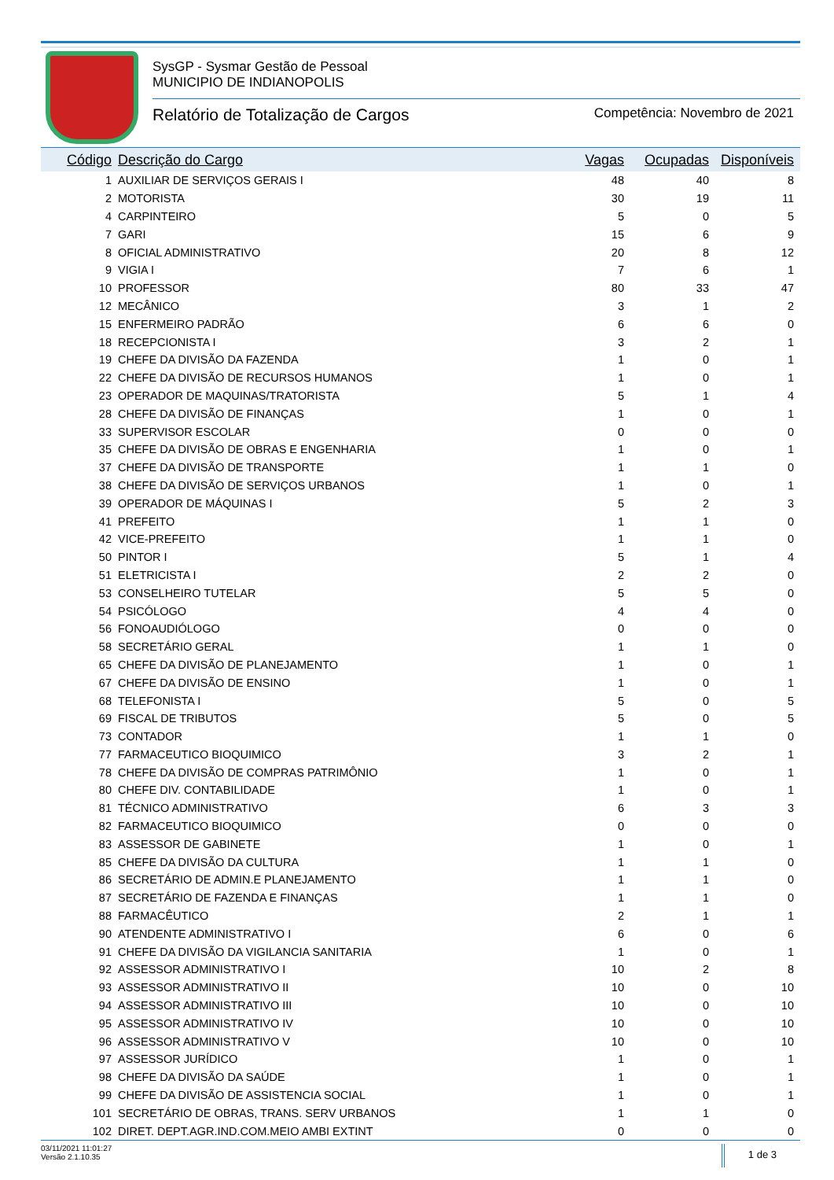SysGP - Sysmar Gestão de Pessoal
MUNICIPIO DE INDIANOPOLIS
Relatório de Totalização de Cargos Competência: Novembro de 2021
| Código | Descrição do Cargo | Vagas | Ocupadas | Disponíveis |
| --- | --- | --- | --- | --- |
| 1 | AUXILIAR DE SERVIÇOS GERAIS I | 48 | 40 | 8 |
| 2 | MOTORISTA | 30 | 19 | 11 |
| 4 | CARPINTEIRO | 5 | 0 | 5 |
| 7 | GARI | 15 | 6 | 9 |
| 8 | OFICIAL ADMINISTRATIVO | 20 | 8 | 12 |
| 9 | VIGIA I | 7 | 6 | 1 |
| 10 | PROFESSOR | 80 | 33 | 47 |
| 12 | MECÂNICO | 3 | 1 | 2 |
| 15 | ENFERMEIRO PADRÃO | 6 | 6 | 0 |
| 18 | RECEPCIONISTA I | 3 | 2 | 1 |
| 19 | CHEFE DA DIVISÃO DA FAZENDA | 1 | 0 | 1 |
| 22 | CHEFE DA DIVISÃO DE RECURSOS HUMANOS | 1 | 0 | 1 |
| 23 | OPERADOR DE MAQUINAS/TRATORISTA | 5 | 1 | 4 |
| 28 | CHEFE DA DIVISÃO DE FINANÇAS | 1 | 0 | 1 |
| 33 | SUPERVISOR ESCOLAR | 0 | 0 | 0 |
| 35 | CHEFE DA DIVISÃO DE OBRAS E ENGENHARIA | 1 | 0 | 1 |
| 37 | CHEFE DA DIVISÃO DE TRANSPORTE | 1 | 1 | 0 |
| 38 | CHEFE DA DIVISÃO DE SERVIÇOS URBANOS | 1 | 0 | 1 |
| 39 | OPERADOR DE MÁQUINAS I | 5 | 2 | 3 |
| 41 | PREFEITO | 1 | 1 | 0 |
| 42 | VICE-PREFEITO | 1 | 1 | 0 |
| 50 | PINTOR I | 5 | 1 | 4 |
| 51 | ELETRICISTA I | 2 | 2 | 0 |
| 53 | CONSELHEIRO TUTELAR | 5 | 5 | 0 |
| 54 | PSICÓLOGO | 4 | 4 | 0 |
| 56 | FONOAUDIÓLOGO | 0 | 0 | 0 |
| 58 | SECRETÁRIO GERAL | 1 | 1 | 0 |
| 65 | CHEFE DA DIVISÃO DE PLANEJAMENTO | 1 | 0 | 1 |
| 67 | CHEFE DA DIVISÃO DE ENSINO | 1 | 0 | 1 |
| 68 | TELEFONISTA I | 5 | 0 | 5 |
| 69 | FISCAL DE TRIBUTOS | 5 | 0 | 5 |
| 73 | CONTADOR | 1 | 1 | 0 |
| 77 | FARMACEUTICO BIOQUIMICO | 3 | 2 | 1 |
| 78 | CHEFE DA DIVISÃO DE COMPRAS PATRIMÔNIO | 1 | 0 | 1 |
| 80 | CHEFE DIV. CONTABILIDADE | 1 | 0 | 1 |
| 81 | TÉCNICO ADMINISTRATIVO | 6 | 3 | 3 |
| 82 | FARMACEUTICO BIOQUIMICO | 0 | 0 | 0 |
| 83 | ASSESSOR DE GABINETE | 1 | 0 | 1 |
| 85 | CHEFE DA DIVISÃO DA CULTURA | 1 | 1 | 0 |
| 86 | SECRETÁRIO DE ADMIN.E PLANEJAMENTO | 1 | 1 | 0 |
| 87 | SECRETÁRIO DE FAZENDA E FINANÇAS | 1 | 1 | 0 |
| 88 | FARMACÊUTICO | 2 | 1 | 1 |
| 90 | ATENDENTE ADMINISTRATIVO I | 6 | 0 | 6 |
| 91 | CHEFE DA DIVISÃO DA VIGILANCIA SANITARIA | 1 | 0 | 1 |
| 92 | ASSESSOR ADMINISTRATIVO I | 10 | 2 | 8 |
| 93 | ASSESSOR ADMINISTRATIVO II | 10 | 0 | 10 |
| 94 | ASSESSOR ADMINISTRATIVO III | 10 | 0 | 10 |
| 95 | ASSESSOR ADMINISTRATIVO IV | 10 | 0 | 10 |
| 96 | ASSESSOR ADMINISTRATIVO V | 10 | 0 | 10 |
| 97 | ASSESSOR JURÍDICO | 1 | 0 | 1 |
| 98 | CHEFE DA DIVISÃO DA SAÚDE | 1 | 0 | 1 |
| 99 | CHEFE DA DIVISÃO DE ASSISTENCIA SOCIAL | 1 | 0 | 1 |
| 101 | SECRETÁRIO DE OBRAS, TRANS. SERV URBANOS | 1 | 1 | 0 |
| 102 | DIRET. DEPT.AGR.IND.COM.MEIO AMBI EXTINT | 0 | 0 | 0 |
03/11/2021 11:01:27
Versão 2.1.10.35
1 de 3